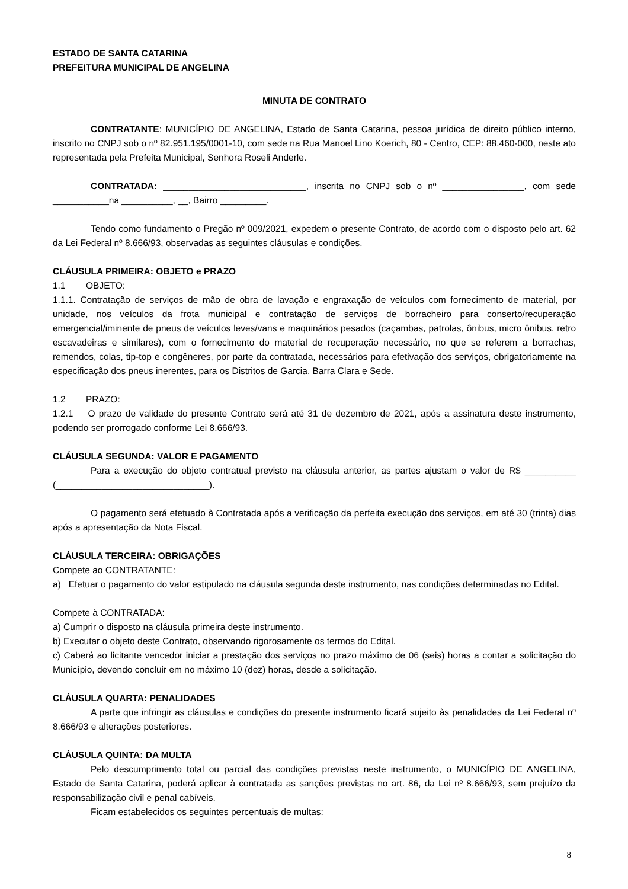ESTADO DE SANTA CATARINA
PREFEITURA MUNICIPAL DE ANGELINA
MINUTA DE CONTRATO
CONTRATANTE: MUNICÍPIO DE ANGELINA, Estado de Santa Catarina, pessoa jurídica de direito público interno, inscrito no CNPJ sob o nº 82.951.195/0001-10, com sede na Rua Manoel Lino Koerich, 80 - Centro, CEP: 88.460-000, neste ato representada pela Prefeita Municipal, Senhora Roseli Anderle.
CONTRATADA: ____________________________, inscrita no CNPJ sob o nº ________________, com sede ___________na __________, __, Bairro _________.
Tendo como fundamento o Pregão nº 009/2021, expedem o presente Contrato, de acordo com o disposto pelo art. 62 da Lei Federal nº 8.666/93, observadas as seguintes cláusulas e condições.
CLÁUSULA PRIMEIRA: OBJETO e PRAZO
1.1 OBJETO:
1.1.1. Contratação de serviços de mão de obra de lavação e engraxação de veículos com fornecimento de material, por unidade, nos veículos da frota municipal e contratação de serviços de borracheiro para conserto/recuperação emergencial/iminente de pneus de veículos leves/vans e maquinários pesados (caçambas, patrolas, ônibus, micro ônibus, retro escavadeiras e similares), com o fornecimento do material de recuperação necessário, no que se referem a borrachas, remendos, colas, tip-top e congêneres, por parte da contratada, necessários para efetivação dos serviços, obrigatoriamente na especificação dos pneus inerentes, para os Distritos de Garcia, Barra Clara e Sede.
1.2 PRAZO:
1.2.1 O prazo de validade do presente Contrato será até 31 de dezembro de 2021, após a assinatura deste instrumento, podendo ser prorrogado conforme Lei 8.666/93.
CLÁUSULA SEGUNDA: VALOR E PAGAMENTO
Para a execução do objeto contratual previsto na cláusula anterior, as partes ajustam o valor de R$ __________ (______________________________).
O pagamento será efetuado à Contratada após a verificação da perfeita execução dos serviços, em até 30 (trinta) dias após a apresentação da Nota Fiscal.
CLÁUSULA TERCEIRA: OBRIGAÇÕES
Compete ao CONTRATANTE:
a) Efetuar o pagamento do valor estipulado na cláusula segunda deste instrumento, nas condições determinadas no Edital.
Compete à CONTRATADA:
a) Cumprir o disposto na cláusula primeira deste instrumento.
b) Executar o objeto deste Contrato, observando rigorosamente os termos do Edital.
c) Caberá ao licitante vencedor iniciar a prestação dos serviços no prazo máximo de 06 (seis) horas a contar a solicitação do Município, devendo concluir em no máximo 10 (dez) horas, desde a solicitação.
CLÁUSULA QUARTA: PENALIDADES
A parte que infringir as cláusulas e condições do presente instrumento ficará sujeito às penalidades da Lei Federal nº 8.666/93 e alterações posteriores.
CLÁUSULA QUINTA: DA MULTA
Pelo descumprimento total ou parcial das condições previstas neste instrumento, o MUNICÍPIO DE ANGELINA, Estado de Santa Catarina, poderá aplicar à contratada as sanções previstas no art. 86, da Lei nº 8.666/93, sem prejuízo da responsabilização civil e penal cabíveis.
Ficam estabelecidos os seguintes percentuais de multas:
8